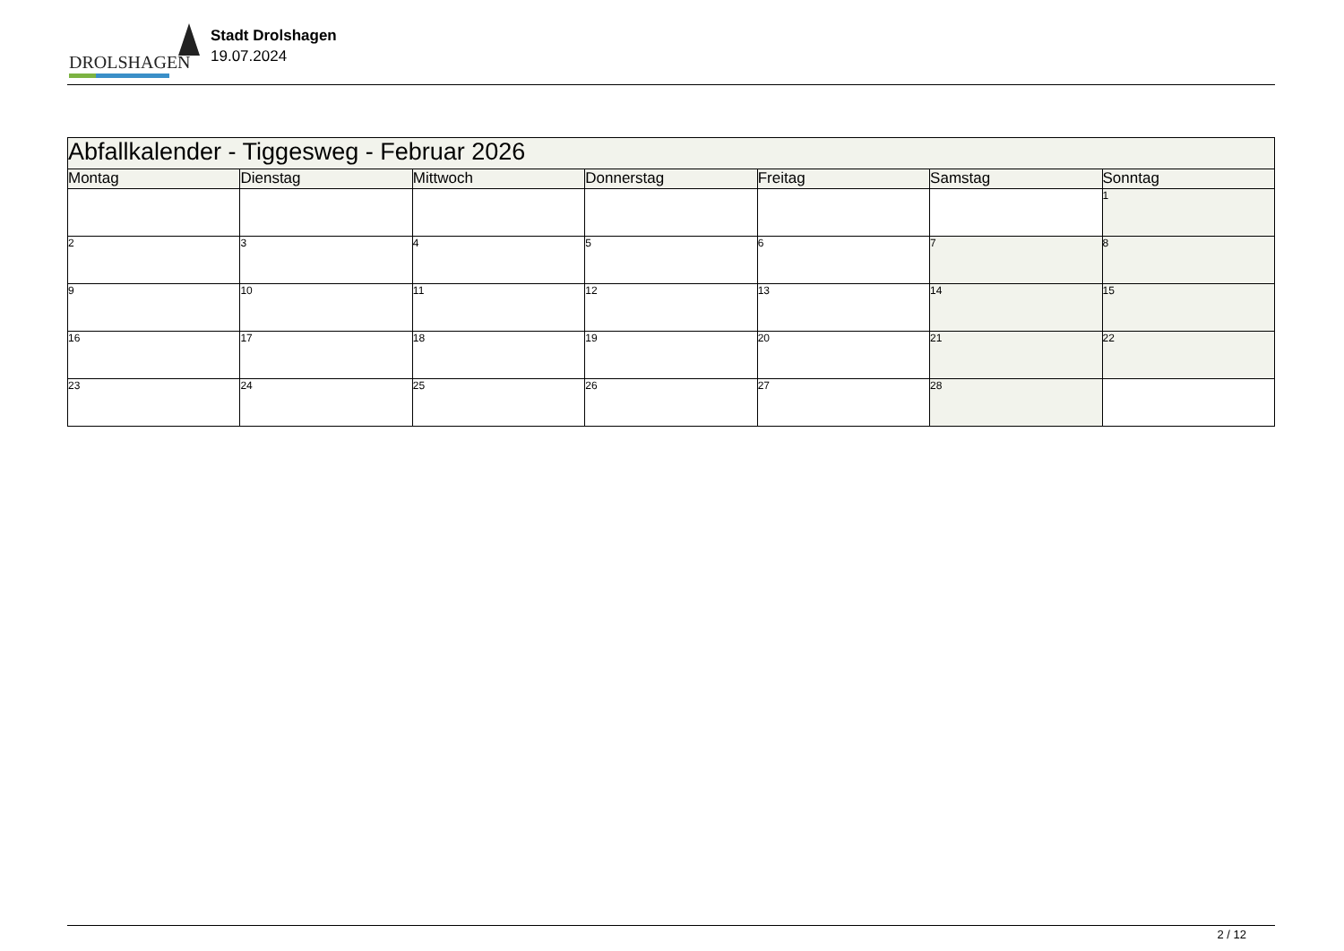DROLSHAGEN
Stadt Drolshagen
19.07.2024
| Abfallkalender - Tiggesweg - Februar 2026 | | | | | | |
| Montag | Dienstag | Mittwoch | Donnerstag | Freitag | Samstag | Sonntag |
| | | | | | | 1 |
| 2 | 3 | 4 | 5 | 6 | 7 | 8 |
| 9 | 10 | 11 | 12 | 13 | 14 | 15 |
| 16 | 17 | 18 | 19 | 20 | 21 | 22 |
| 23 | 24 | 25 | 26 | 27 | 28 | |
2 / 12